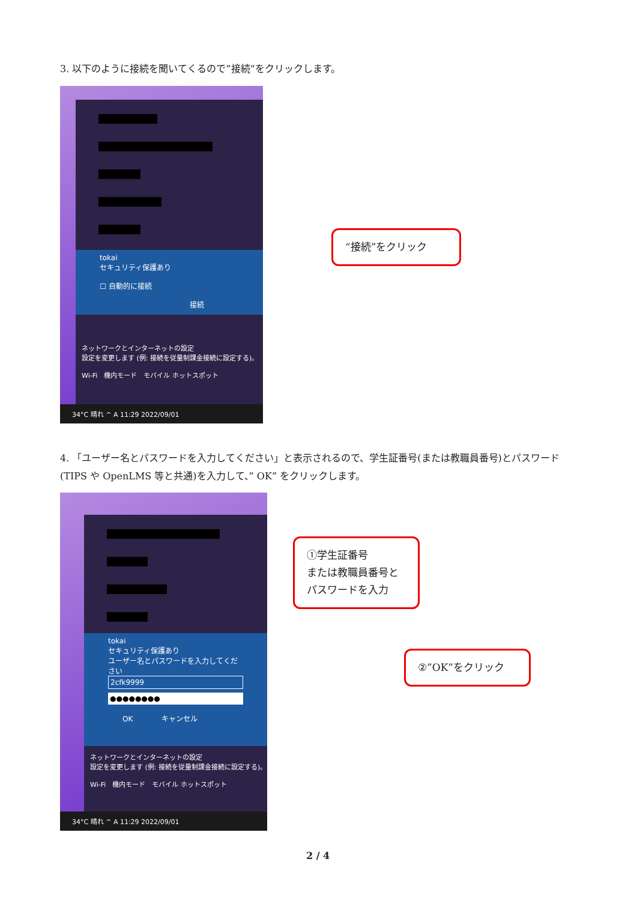3. 以下のように接続を聞いてくるので”接続”をクリックします。
tokai
セキュリティ保護あり
☐ 自動的に接続
接続
ネットワークとインターネットの設定
設定を変更します (例: 接続を従量制課金接続に設定する)。
Wi-Fi　機内モード　モバイル ホットスポット
34°C 晴れ ^ A 11:29 2022/09/01
“接続”をクリック
4. 「ユーザー名とパスワードを入力してください」と表示されるので、学生証番号(または教職員番号)とパスワード(TIPS や OpenLMS 等と共通)を入力して、” OK” をクリックします。
tokai
セキュリティ保護あり
ユーザー名とパスワードを入力してください
2cfk9999
●●●●●●●●
　　OK　　　　キャンセル
ネットワークとインターネットの設定
設定を変更します (例: 接続を従量制課金接続に設定する)。
Wi-Fi　機内モード　モバイル ホットスポット
34°C 晴れ ^ A 11:29 2022/09/01
①学生証番号
または教職員番号と
パスワードを入力
②”OK”をクリック
2 / 4